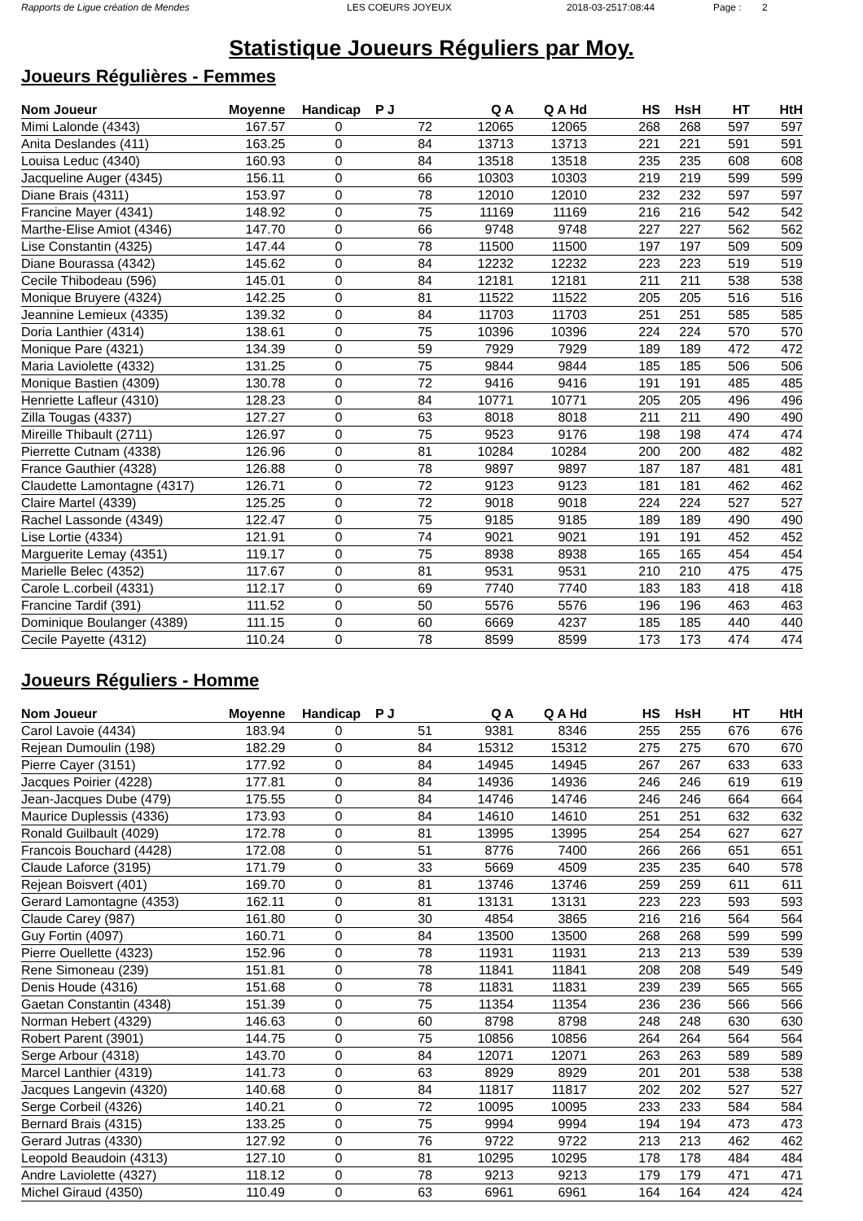Rapports de Ligue création de Mendes LES COEURS JOYEUX 2018-03-2517:08:44 Page : 2
Statistique Joueurs Réguliers par Moy.
Joueurs Régulières - Femmes
| Nom Joueur | Moyenne | Handicap | P J | Q A | Q A Hd | HS | HsH | HT | HtH |
| --- | --- | --- | --- | --- | --- | --- | --- | --- | --- |
| Mimi Lalonde (4343) | 167.57 | 0 | 72 | 12065 | 12065 | 268 | 268 | 597 | 597 |
| Anita Deslandes (411) | 163.25 | 0 | 84 | 13713 | 13713 | 221 | 221 | 591 | 591 |
| Louisa Leduc (4340) | 160.93 | 0 | 84 | 13518 | 13518 | 235 | 235 | 608 | 608 |
| Jacqueline Auger (4345) | 156.11 | 0 | 66 | 10303 | 10303 | 219 | 219 | 599 | 599 |
| Diane Brais (4311) | 153.97 | 0 | 78 | 12010 | 12010 | 232 | 232 | 597 | 597 |
| Francine Mayer (4341) | 148.92 | 0 | 75 | 11169 | 11169 | 216 | 216 | 542 | 542 |
| Marthe-Elise Amiot (4346) | 147.70 | 0 | 66 | 9748 | 9748 | 227 | 227 | 562 | 562 |
| Lise Constantin (4325) | 147.44 | 0 | 78 | 11500 | 11500 | 197 | 197 | 509 | 509 |
| Diane Bourassa (4342) | 145.62 | 0 | 84 | 12232 | 12232 | 223 | 223 | 519 | 519 |
| Cecile Thibodeau (596) | 145.01 | 0 | 84 | 12181 | 12181 | 211 | 211 | 538 | 538 |
| Monique Bruyere (4324) | 142.25 | 0 | 81 | 11522 | 11522 | 205 | 205 | 516 | 516 |
| Jeannine Lemieux (4335) | 139.32 | 0 | 84 | 11703 | 11703 | 251 | 251 | 585 | 585 |
| Doria Lanthier (4314) | 138.61 | 0 | 75 | 10396 | 10396 | 224 | 224 | 570 | 570 |
| Monique Pare (4321) | 134.39 | 0 | 59 | 7929 | 7929 | 189 | 189 | 472 | 472 |
| Maria Laviolette (4332) | 131.25 | 0 | 75 | 9844 | 9844 | 185 | 185 | 506 | 506 |
| Monique Bastien (4309) | 130.78 | 0 | 72 | 9416 | 9416 | 191 | 191 | 485 | 485 |
| Henriette Lafleur (4310) | 128.23 | 0 | 84 | 10771 | 10771 | 205 | 205 | 496 | 496 |
| Zilla Tougas (4337) | 127.27 | 0 | 63 | 8018 | 8018 | 211 | 211 | 490 | 490 |
| Mireille Thibault (2711) | 126.97 | 0 | 75 | 9523 | 9176 | 198 | 198 | 474 | 474 |
| Pierrette Cutnam (4338) | 126.96 | 0 | 81 | 10284 | 10284 | 200 | 200 | 482 | 482 |
| France Gauthier (4328) | 126.88 | 0 | 78 | 9897 | 9897 | 187 | 187 | 481 | 481 |
| Claudette Lamontagne (4317) | 126.71 | 0 | 72 | 9123 | 9123 | 181 | 181 | 462 | 462 |
| Claire Martel (4339) | 125.25 | 0 | 72 | 9018 | 9018 | 224 | 224 | 527 | 527 |
| Rachel Lassonde (4349) | 122.47 | 0 | 75 | 9185 | 9185 | 189 | 189 | 490 | 490 |
| Lise Lortie (4334) | 121.91 | 0 | 74 | 9021 | 9021 | 191 | 191 | 452 | 452 |
| Marguerite Lemay (4351) | 119.17 | 0 | 75 | 8938 | 8938 | 165 | 165 | 454 | 454 |
| Marielle Belec (4352) | 117.67 | 0 | 81 | 9531 | 9531 | 210 | 210 | 475 | 475 |
| Carole L.corbeil (4331) | 112.17 | 0 | 69 | 7740 | 7740 | 183 | 183 | 418 | 418 |
| Francine Tardif (391) | 111.52 | 0 | 50 | 5576 | 5576 | 196 | 196 | 463 | 463 |
| Dominique Boulanger (4389) | 111.15 | 0 | 60 | 6669 | 4237 | 185 | 185 | 440 | 440 |
| Cecile Payette (4312) | 110.24 | 0 | 78 | 8599 | 8599 | 173 | 173 | 474 | 474 |
Joueurs Réguliers - Homme
| Nom Joueur | Moyenne | Handicap | P J | Q A | Q A Hd | HS | HsH | HT | HtH |
| --- | --- | --- | --- | --- | --- | --- | --- | --- | --- |
| Carol Lavoie (4434) | 183.94 | 0 | 51 | 9381 | 8346 | 255 | 255 | 676 | 676 |
| Rejean Dumoulin (198) | 182.29 | 0 | 84 | 15312 | 15312 | 275 | 275 | 670 | 670 |
| Pierre Cayer (3151) | 177.92 | 0 | 84 | 14945 | 14945 | 267 | 267 | 633 | 633 |
| Jacques Poirier (4228) | 177.81 | 0 | 84 | 14936 | 14936 | 246 | 246 | 619 | 619 |
| Jean-Jacques Dube (479) | 175.55 | 0 | 84 | 14746 | 14746 | 246 | 246 | 664 | 664 |
| Maurice Duplessis (4336) | 173.93 | 0 | 84 | 14610 | 14610 | 251 | 251 | 632 | 632 |
| Ronald Guilbault (4029) | 172.78 | 0 | 81 | 13995 | 13995 | 254 | 254 | 627 | 627 |
| Francois Bouchard (4428) | 172.08 | 0 | 51 | 8776 | 7400 | 266 | 266 | 651 | 651 |
| Claude Laforce (3195) | 171.79 | 0 | 33 | 5669 | 4509 | 235 | 235 | 640 | 578 |
| Rejean Boisvert (401) | 169.70 | 0 | 81 | 13746 | 13746 | 259 | 259 | 611 | 611 |
| Gerard Lamontagne (4353) | 162.11 | 0 | 81 | 13131 | 13131 | 223 | 223 | 593 | 593 |
| Claude Carey (987) | 161.80 | 0 | 30 | 4854 | 3865 | 216 | 216 | 564 | 564 |
| Guy Fortin (4097) | 160.71 | 0 | 84 | 13500 | 13500 | 268 | 268 | 599 | 599 |
| Pierre Ouellette (4323) | 152.96 | 0 | 78 | 11931 | 11931 | 213 | 213 | 539 | 539 |
| Rene Simoneau (239) | 151.81 | 0 | 78 | 11841 | 11841 | 208 | 208 | 549 | 549 |
| Denis Houde (4316) | 151.68 | 0 | 78 | 11831 | 11831 | 239 | 239 | 565 | 565 |
| Gaetan Constantin (4348) | 151.39 | 0 | 75 | 11354 | 11354 | 236 | 236 | 566 | 566 |
| Norman Hebert (4329) | 146.63 | 0 | 60 | 8798 | 8798 | 248 | 248 | 630 | 630 |
| Robert Parent (3901) | 144.75 | 0 | 75 | 10856 | 10856 | 264 | 264 | 564 | 564 |
| Serge Arbour (4318) | 143.70 | 0 | 84 | 12071 | 12071 | 263 | 263 | 589 | 589 |
| Marcel Lanthier (4319) | 141.73 | 0 | 63 | 8929 | 8929 | 201 | 201 | 538 | 538 |
| Jacques Langevin (4320) | 140.68 | 0 | 84 | 11817 | 11817 | 202 | 202 | 527 | 527 |
| Serge Corbeil (4326) | 140.21 | 0 | 72 | 10095 | 10095 | 233 | 233 | 584 | 584 |
| Bernard Brais (4315) | 133.25 | 0 | 75 | 9994 | 9994 | 194 | 194 | 473 | 473 |
| Gerard Jutras (4330) | 127.92 | 0 | 76 | 9722 | 9722 | 213 | 213 | 462 | 462 |
| Leopold Beaudoin (4313) | 127.10 | 0 | 81 | 10295 | 10295 | 178 | 178 | 484 | 484 |
| Andre Laviolette (4327) | 118.12 | 0 | 78 | 9213 | 9213 | 179 | 179 | 471 | 471 |
| Michel Giraud (4350) | 110.49 | 0 | 63 | 6961 | 6961 | 164 | 164 | 424 | 424 |